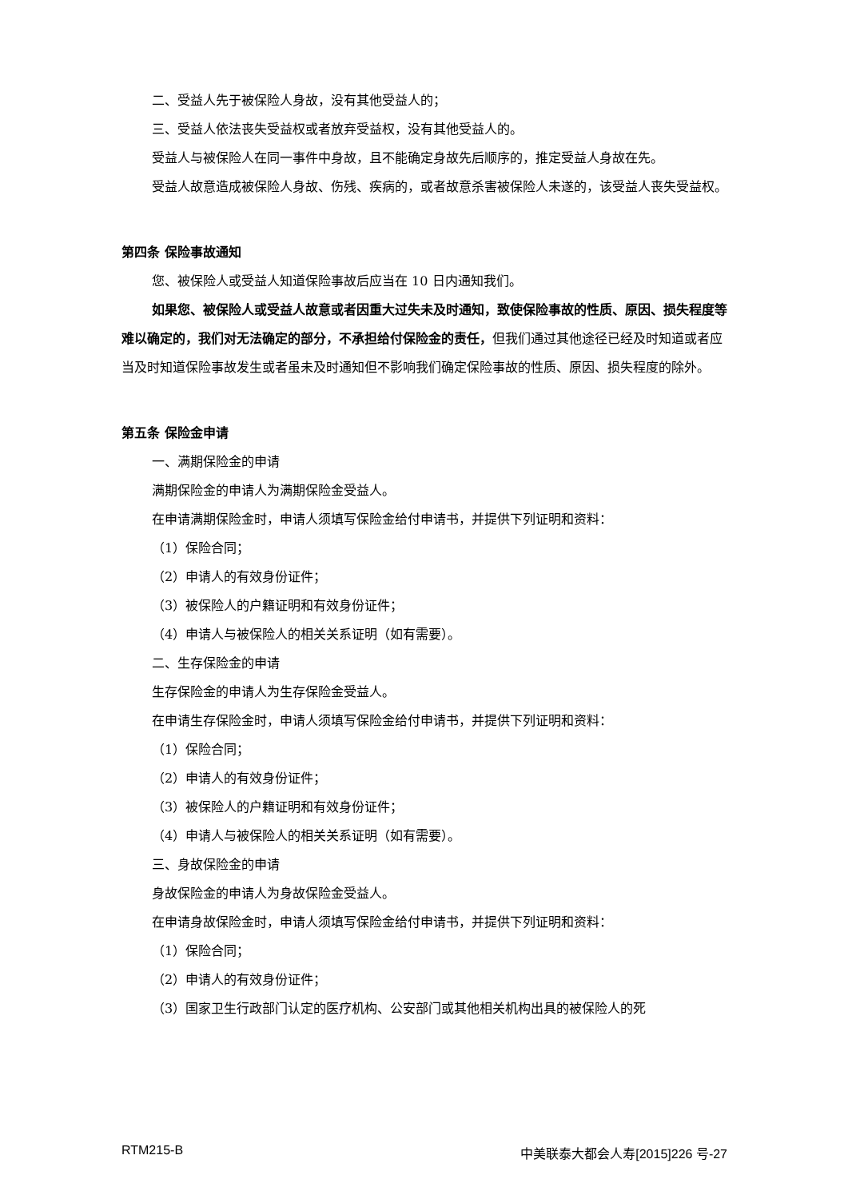二、受益人先于被保险人身故，没有其他受益人的；
三、受益人依法丧失受益权或者放弃受益权，没有其他受益人的。
受益人与被保险人在同一事件中身故，且不能确定身故先后顺序的，推定受益人身故在先。
受益人故意造成被保险人身故、伤残、疾病的，或者故意杀害被保险人未遂的，该受益人丧失受益权。
第四条 保险事故通知
您、被保险人或受益人知道保险事故后应当在 10 日内通知我们。
如果您、被保险人或受益人故意或者因重大过失未及时通知，致使保险事故的性质、原因、损失程度等难以确定的，我们对无法确定的部分，不承担给付保险金的责任，但我们通过其他途径已经及时知道或者应当及时知道保险事故发生或者虽未及时通知但不影响我们确定保险事故的性质、原因、损失程度的除外。
第五条 保险金申请
一、满期保险金的申请
满期保险金的申请人为满期保险金受益人。
在申请满期保险金时，申请人须填写保险金给付申请书，并提供下列证明和资料：
（1）保险合同；
（2）申请人的有效身份证件；
（3）被保险人的户籍证明和有效身份证件；
（4）申请人与被保险人的相关关系证明（如有需要）。
二、生存保险金的申请
生存保险金的申请人为生存保险金受益人。
在申请生存保险金时，申请人须填写保险金给付申请书，并提供下列证明和资料：
（1）保险合同；
（2）申请人的有效身份证件；
（3）被保险人的户籍证明和有效身份证件；
（4）申请人与被保险人的相关关系证明（如有需要）。
三、身故保险金的申请
身故保险金的申请人为身故保险金受益人。
在申请身故保险金时，申请人须填写保险金给付申请书，并提供下列证明和资料：
（1）保险合同；
（2）申请人的有效身份证件；
（3）国家卫生行政部门认定的医疗机构、公安部门或其他相关机构出具的被保险人的死
RTM215-B 中美联泰大都会人寿[2015]226 号-27